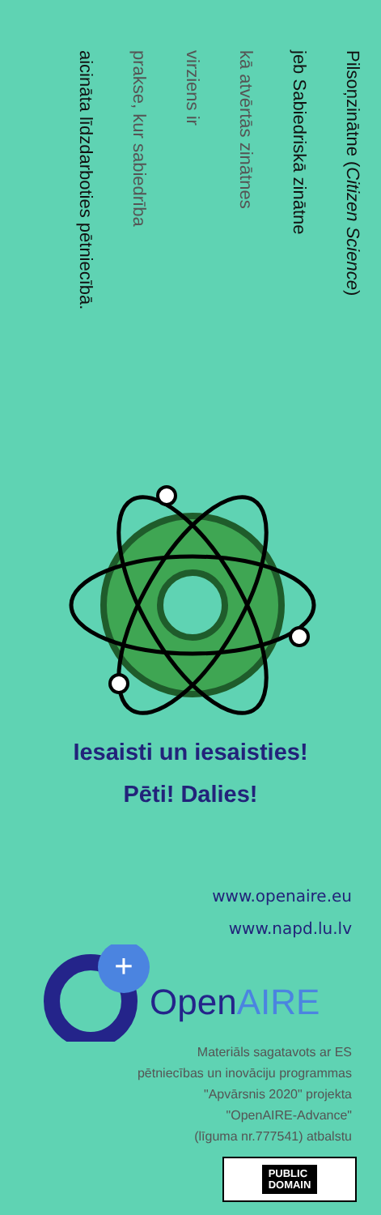Pilsoņzinātne (Citizen Science)
jeb Sabiedriskā zinātne
kā atvērtās zinātnes
virziens ir
prakse, kur sabiedrība
aicināta līdzdarboties pētniecībā.
Iesaisti un iesaisties!
Pēti! Dalies!
www.openaire.eu
www.napd.lu.lv
+
OpenAIRE
Materiāls sagatavots ar ES
pētniecības un inovāciju programmas
"Apvārsnis 2020" projekta
"OpenAIRE-Advance"
(līguma nr.777541) atbalstu
PUBLIC
DOMAIN